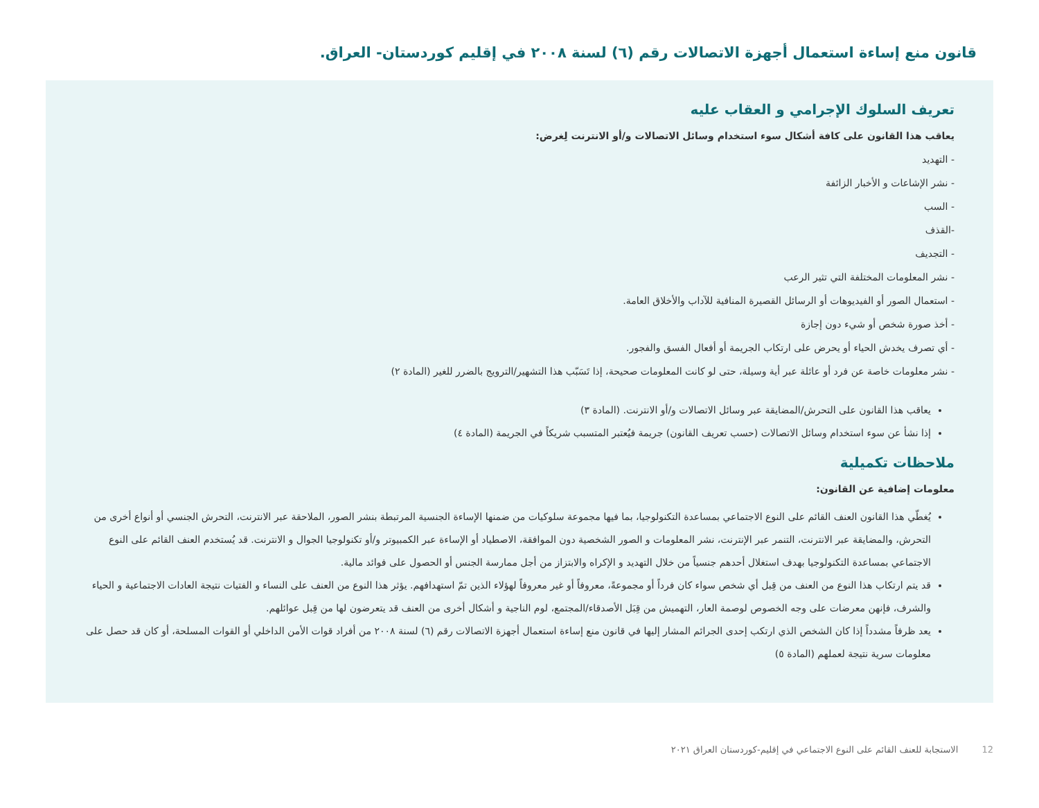قانون منع إساءة استعمال أجهزة الاتصالات رقم (٦) لسنة ٢٠٠٨ في إقليم كوردستان- العراق.
تعريف السلوك الإجرامي و العقاب عليه
يعاقب هذا القانون على كافة أشكال سوء استخدام وسائل الاتصالات و/أو الانترنت لِغرض:
- التهديد
- نشر الإشاعات و الأخبار الزائفة
- السب
-القذف
- التجديف
- نشر المعلومات المختلفة التي تثير الرعب
- استعمال الصور أو الفيديوهات أو الرسائل القصيرة المنافية للآداب والأخلاق العامة.
- أخذ صورة شخص أو شيء دون إجازة
- أي تصرف يخدش الحياء أو يحرض على ارتكاب الجريمة أو أفعال الفسق والفجور.
- نشر معلومات خاصة عن فرد أو عائلة عبر أية وسيلة، حتى لو كانت المعلومات صحيحة، إذا تَسَبّب هذا التشهير/الترويج بالضرر للغير (المادة ٢)
يعاقب هذا القانون على التحرش/المضايقة عبر وسائل الاتصالات و/أو الانترنت. (المادة ٣)
إذا نشأ عن سوء استخدام وسائل الاتصالات (حسب تعريف القانون) جريمة فيُعتبر المتسبب شريكاً في الجريمة (المادة ٤)
ملاحظات تكميلية
معلومات إضافية عن القانون:
يُغطّي هذا القانون العنف القائم على النوع الاجتماعي بمساعدة التكنولوجيا، بما فيها مجموعة سلوكيات من ضمنها الإساءة الجنسية المرتبطة بنشر الصور، الملاحقة عبر الانترنت، التحرش الجنسي أو أنواع أخرى من التحرش، والمضايقة عبر الانترنت، التنمر عبر الإنترنت، نشر المعلومات و الصور الشخصية دون الموافقة، الاصطياد أو الإساءة عبر الكمبيوتر و/أو تكنولوجيا الجوال و الانترنت. قد يُستخدم العنف القائم على النوع الاجتماعي بمساعدة التكنولوجيا بهدف استغلال أحدهم جنسياً من خلال التهديد و الإكراه والابتزاز من أجل ممارسة الجنس أو الحصول على فوائد مالية.
قد يتم ارتكاب هذا النوع من العنف من قِبل أي شخص سواء كان فرداً أو مجموعةً، معروفاً أو غير معروفاً لهؤلاء الذين تمّ استهدافهم. يؤثر هذا النوع من العنف على النساء و الفتيات نتيجة العادات الاجتماعية و الحياء والشرف، فإنهن معرضات على وجه الخصوص لوصمة العار، التهميش من قِبَل الأصدقاء/المجتمع، لوم الناجية و أشكال أخرى من العنف قد يتعرضون لها من قِبل عوائلهم.
يعد ظرفاً مشدداً إذا كان الشخص الذي ارتكب إحدى الجرائم المشار إليها في قانون منع إساءة استعمال أجهزة الاتصالات رقم (٦) لسنة ٢٠٠٨ من أفراد قوات الأمن الداخلي أو القوات المسلحة، أو كان قد حصل على معلومات سرية نتيجة لعملهم (المادة ٥)
12 الاستجابة للعنف القائم على النوع الاجتماعي في إقليم-كوردستان العراق ٢٠٢١